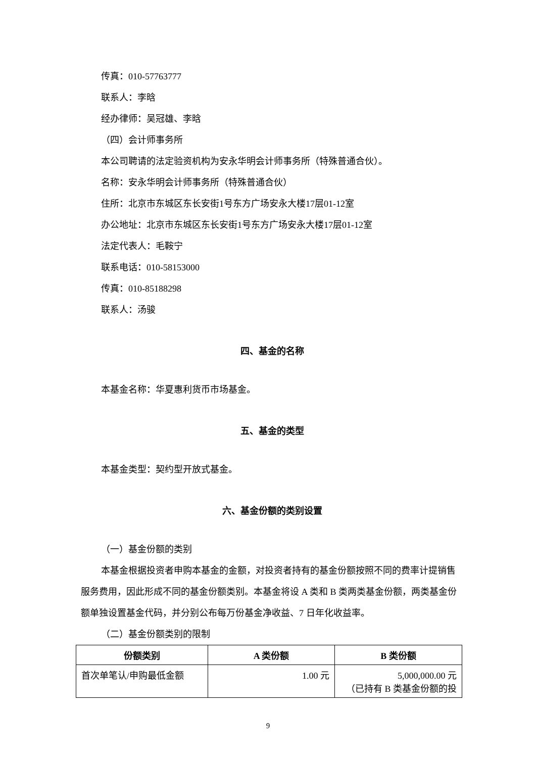传真：010-57763777
联系人：李晗
经办律师：吴冠雄、李晗
（四）会计师事务所
本公司聘请的法定验资机构为安永华明会计师事务所（特殊普通合伙）。
名称：安永华明会计师事务所（特殊普通合伙）
住所：北京市东城区东长安街1号东方广场安永大楼17层01-12室
办公地址：北京市东城区东长安街1号东方广场安永大楼17层01-12室
法定代表人：毛鞍宁
联系电话：010-58153000
传真：010-85188298
联系人：汤骏
四、基金的名称
本基金名称：华夏惠利货币市场基金。
五、基金的类型
本基金类型：契约型开放式基金。
六、基金份额的类别设置
（一）基金份额的类别
本基金根据投资者申购本基金的金额，对投资者持有的基金份额按照不同的费率计提销售服务费用，因此形成不同的基金份额类别。本基金将设 A 类和 B 类两类基金份额，两类基金份额单独设置基金代码，并分别公布每万份基金净收益、7 日年化收益率。
（二）基金份额类别的限制
| 份额类别 | A 类份额 | B 类份额 |
| --- | --- | --- |
| 首次单笔认/申购最低金额 | 1.00 元 | 5,000,000.00 元 （已持有 B 类基金份额的投 |
9